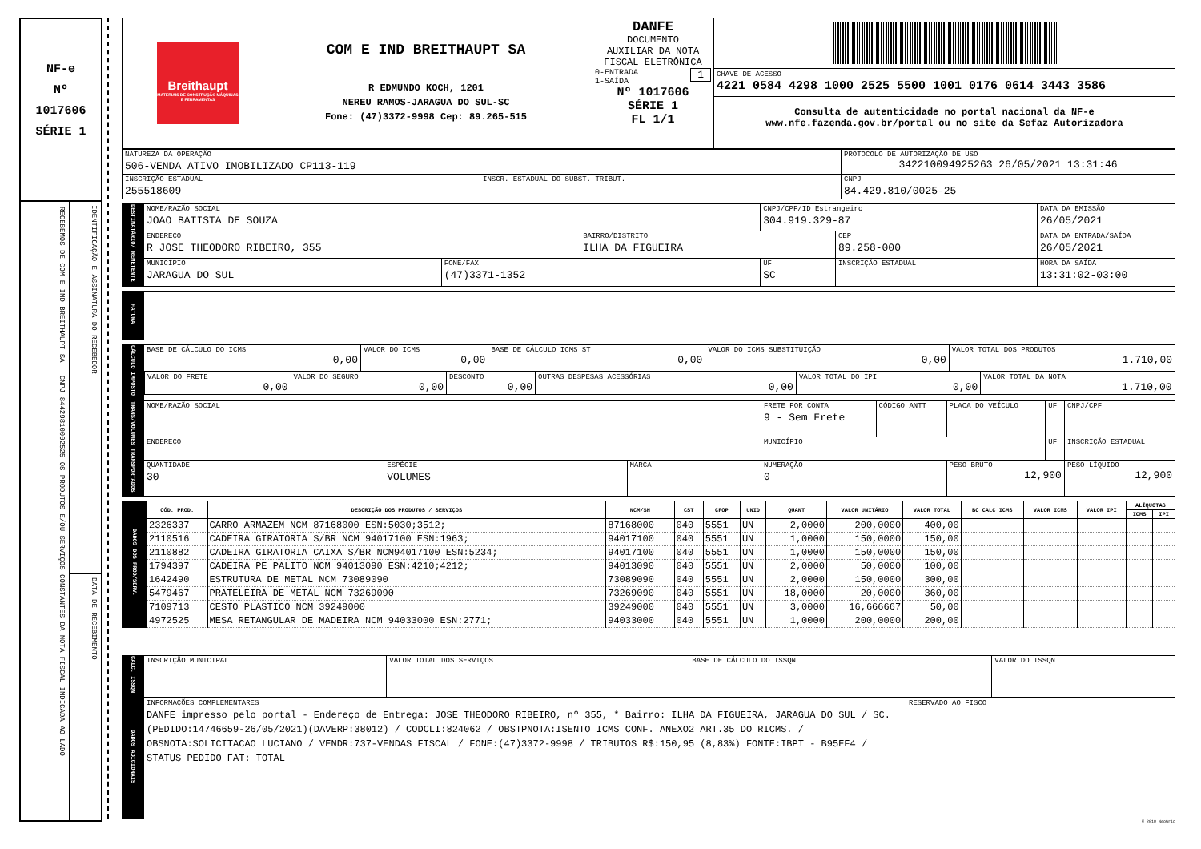NF-e
Nº
1017606
SÉRIE 1
RECEBEMOS DE COM E IND BREITHAUPT SA - CNPJ 84429810002525 OS PRODUTOS E/OU SERVIÇOS CONSTANTES DA NOTA FISCAL INDICADA AO LADO
IDENTIFICAÇÃO E ASSINATURA DO RECEBEDOR
DATA DE RECEBIMENTO
| Breithaupt MATERIAIS DE CONSTRUÇÃO MÁQUINAS E FERRAMENTAS COM E IND BREITHAUPT SA R EDMUNDO KOCH, 1201 NEREU RAMOS-JARAGUA DO SUL-SC Fone: (47)3372-9998 Cep: 89.265-515 | DANFE DOCUMENTO AUXILIAR DA NOTA FISCAL ELETRÔNICA 0-ENTRADA 1 1-SAÍDA Nº 1017606 SÉRIE 1 FL 1/1 | CHAVE DE ACESSO 4221 0584 4298 1000 2525 5500 1001 0176 0614 3443 3586 Consulta de autenticidade no portal nacional da NF-e www.nfe.fazenda.gov.br/portal ou no site da Sefaz Autorizadora |
| NATUREZA DA OPERAÇÃO 506-VENDA ATIVO IMOBILIZADO CP113-119 | | PROTOCOLO DE AUTORIZAÇÃO DE USO 342210094925263 26/05/2021 13:31:46 | |
| INSCRIÇÃO ESTADUAL 255518609 | INSCR. ESTADUAL DO SUBST. TRIBUT. | | CNPJ 84.429.810/0025-25 |
| DESTINATÁRIO/ REMETENTE | NOME/RAZÃO SOCIAL JOAO BATISTA DE SOUZA | | | CNPJ/CPF/ID Estrangeiro 304.919.329-87 | | DATA DA EMISSÃO 26/05/2021 |
| | ENDEREÇO R JOSE THEODORO RIBEIRO, 355 | | BAIRRO/DISTRITO ILHA DA FIGUEIRA | | CEP 89.258-000 | DATA DA ENTRADA/SAÍDA 26/05/2021 |
| | MUNICÍPIO JARAGUA DO SUL | FONE/FAX (47)3371-1352 | | UF SC | INSCRIÇÃO ESTADUAL | HORA DA SAÍDA 13:31:02-03:00 |
| FATURA | |
| CÁLCULO IMPOSTO | BASE DE CÁLCULO DO ICMS 0,00 | VALOR DO ICMS 0,00 | BASE DE CÁLCULO ICMS ST 0,00 | VALOR DO ICMS SUBSTITUIÇÃO 0,00 | VALOR TOTAL DOS PRODUTOS 1.710,00 |
| | / VALOR DO FRETE 0,00 / VALOR DO SEGURO 0,00 / DESCONTO 0,00 / OUTRAS DESPESAS ACESSÓRIAS 0,00 / VALOR TOTAL DO IPI 0,00 / VALOR TOTAL DA NOTA 1.710,00 / | | | | |
| TRANS/VOLUMES TRANSPORTADOS | NOME/RAZÃO SOCIAL | | | FRETE POR CONTA 9 - Sem Frete | CÓDIGO ANTT | PLACA DO VEÍCULO | UF | CNPJ/CPF |
| | ENDEREÇO | | | MUNICÍPIO | | | UF | INSCRIÇÃO ESTADUAL |
| | QUANTIDADE 30 | ESPÉCIE VOLUMES | MARCA | NUMERAÇÃO 0 | | PESO BRUTO 12,900 | | PESO LÍQUIDO 12,900 |
| DADOS DOS PROD/SERV. | CÓD. PROD. | DESCRIÇÃO DOS PRODUTOS / SERVIÇOS | NCM/SH | CST | CFOP | UNID | QUANT | VALOR UNITÁRIO | VALOR TOTAL | BC CALC ICMS | VALOR ICMS | VALOR IPI | ALÍQUOTAS | |
| | | | | | | | | | | | | | ICMS | IPI |
| | 2326337 | CARRO ARMAZEM NCM 87168000 ESN:5030;3512; | 87168000 | 040 | 5551 | UN | 2,0000 | 200,0000 | 400,00 | | | | | |
| | 2110516 | CADEIRA GIRATORIA S/BR NCM 94017100 ESN:1963; | 94017100 | 040 | 5551 | UN | 1,0000 | 150,0000 | 150,00 | | | | | |
| | 2110882 | CADEIRA GIRATORIA CAIXA S/BR NCM94017100 ESN:5234; | 94017100 | 040 | 5551 | UN | 1,0000 | 150,0000 | 150,00 | | | | | |
| | 1794397 | CADEIRA PE PALITO NCM 94013090 ESN:4210;4212; | 94013090 | 040 | 5551 | UN | 2,0000 | 50,0000 | 100,00 | | | | | |
| | 1642490 | ESTRUTURA DE METAL NCM 73089090 | 73089090 | 040 | 5551 | UN | 2,0000 | 150,0000 | 300,00 | | | | | |
| | 5479467 | PRATELEIRA DE METAL NCM 73269090 | 73269090 | 040 | 5551 | UN | 18,0000 | 20,0000 | 360,00 | | | | | |
| | 7109713 | CESTO PLASTICO NCM 39249000 | 39249000 | 040 | 5551 | UN | 3,0000 | 16,666667 | 50,00 | | | | | |
| | 4972525 | MESA RETANGULAR DE MADEIRA NCM 94033000 ESN:2771; | 94033000 | 040 | 5551 | UN | 1,0000 | 200,0000 | 200,00 | | | | | |
| CALC. ISSQN | INSCRIÇÃO MUNICIPAL | VALOR TOTAL DOS SERVIÇOS | BASE DE CÁLCULO DO ISSQN | VALOR DO ISSQN |
| DADOS ADICIONAIS | INFORMAÇÕES COMPLEMENTARES DANFE impresso pelo portal - Endereço de Entrega: JOSE THEODORO RIBEIRO, nº 355, * Bairro: ILHA DA FIGUEIRA, JARAGUA DO SUL / SC. (PEDIDO:14746659-26/05/2021)(DAVERP:38012) / CODCLI:824062 / OBSTPNOTA:ISENTO ICMS CONF. ANEXO2 ART.35 DO RICMS. / OBSNOTA:SOLICITACAO LUCIANO / VENDR:737-VENDAS FISCAL / FONE:(47)3372-9998 / TRIBUTOS R$:150,95 (8,83%) FONTE:IBPT - B95EF4 / STATUS PEDIDO FAT: TOTAL | RESERVADO AO FISCO |
© 2010 NeoGrid